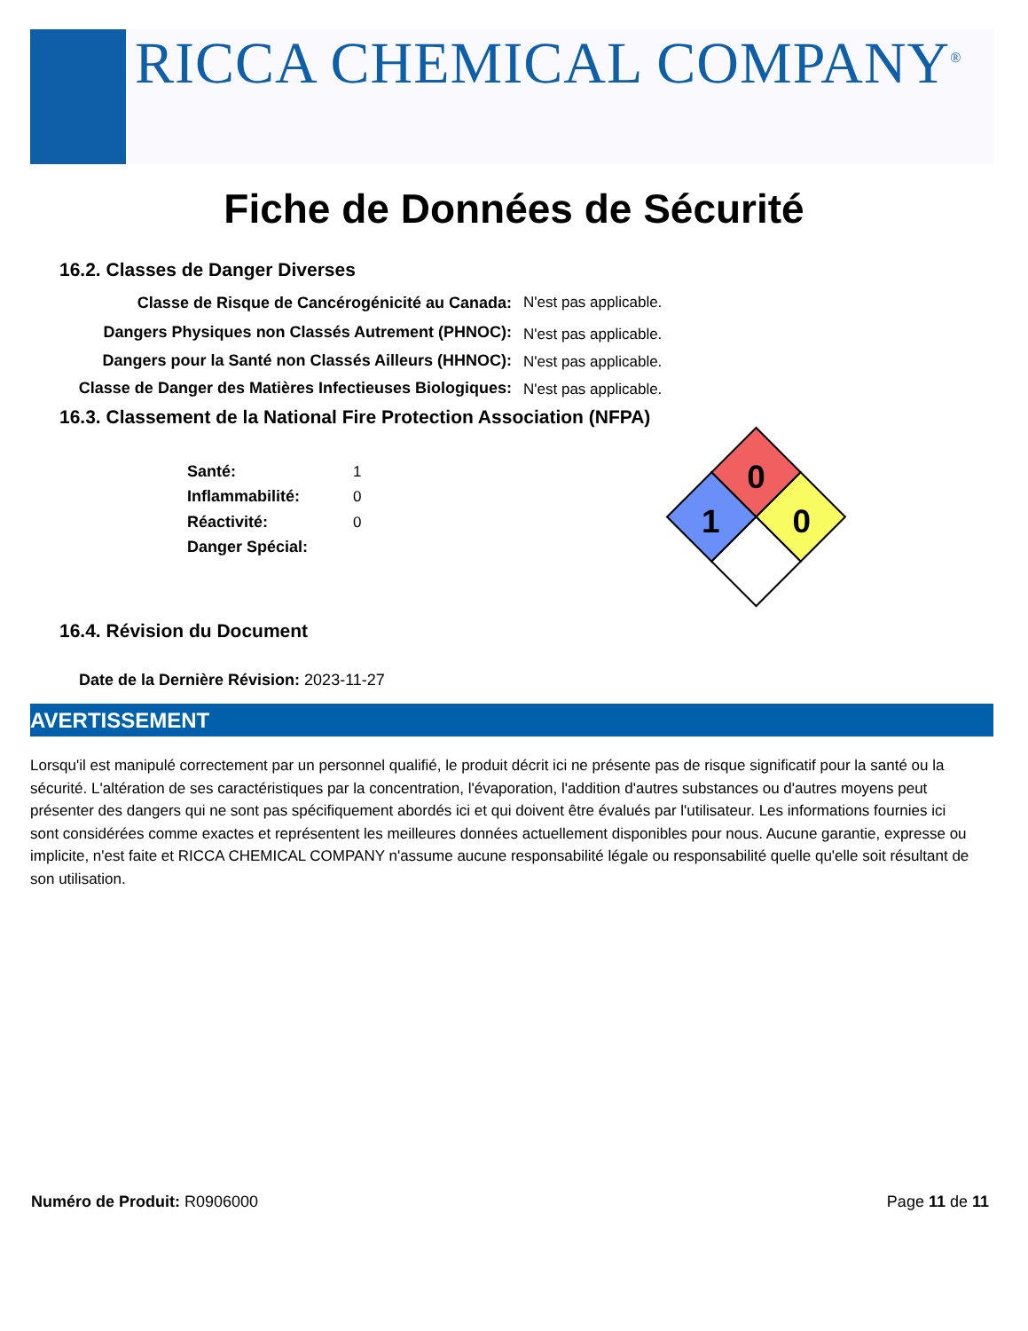RICCA CHEMICAL COMPANY<sup>®</sup>
Fiche de Données de Sécurité
16.2. Classes de Danger Diverses
Classe de Risque de Cancérogénicité au Canada: N'est pas applicable.
Dangers Physiques non Classés Autrement (PHNOC): N'est pas applicable.
Dangers pour la Santé non Classés Ailleurs (HHNOC): N'est pas applicable.
Classe de Danger des Matières Infectieuses Biologiques:
N'est pas applicable.
16.3. Classement de la National Fire Protection Association (NFPA)
Santé: 1
Inflammabilité: 0
Réactivité: 0
Danger Spécial:
0
1
0
16.4. Révision du Document
Date de la Dernière Révision: 2023-11-27
AVERTISSEMENT
Lorsqu'il est manipulé correctement par un personnel qualifié, le produit décrit ici ne présente pas de risque significatif pour la santé ou la sécurité. L'altération de ses caractéristiques par la concentration, l'évaporation, l'addition d'autres substances ou d'autres moyens peut présenter des dangers qui ne sont pas spécifiquement abordés ici et qui doivent être évalués par l'utilisateur. Les informations fournies ici sont considérées comme exactes et représentent les meilleures données actuellement disponibles pour nous. Aucune garantie, expresse ou implicite, n'est faite et RICCA CHEMICAL COMPANY n'assume aucune responsabilité légale ou responsabilité quelle qu'elle soit résultant de son utilisation.
Numéro de Produit: R0906000 Page 11 de 11